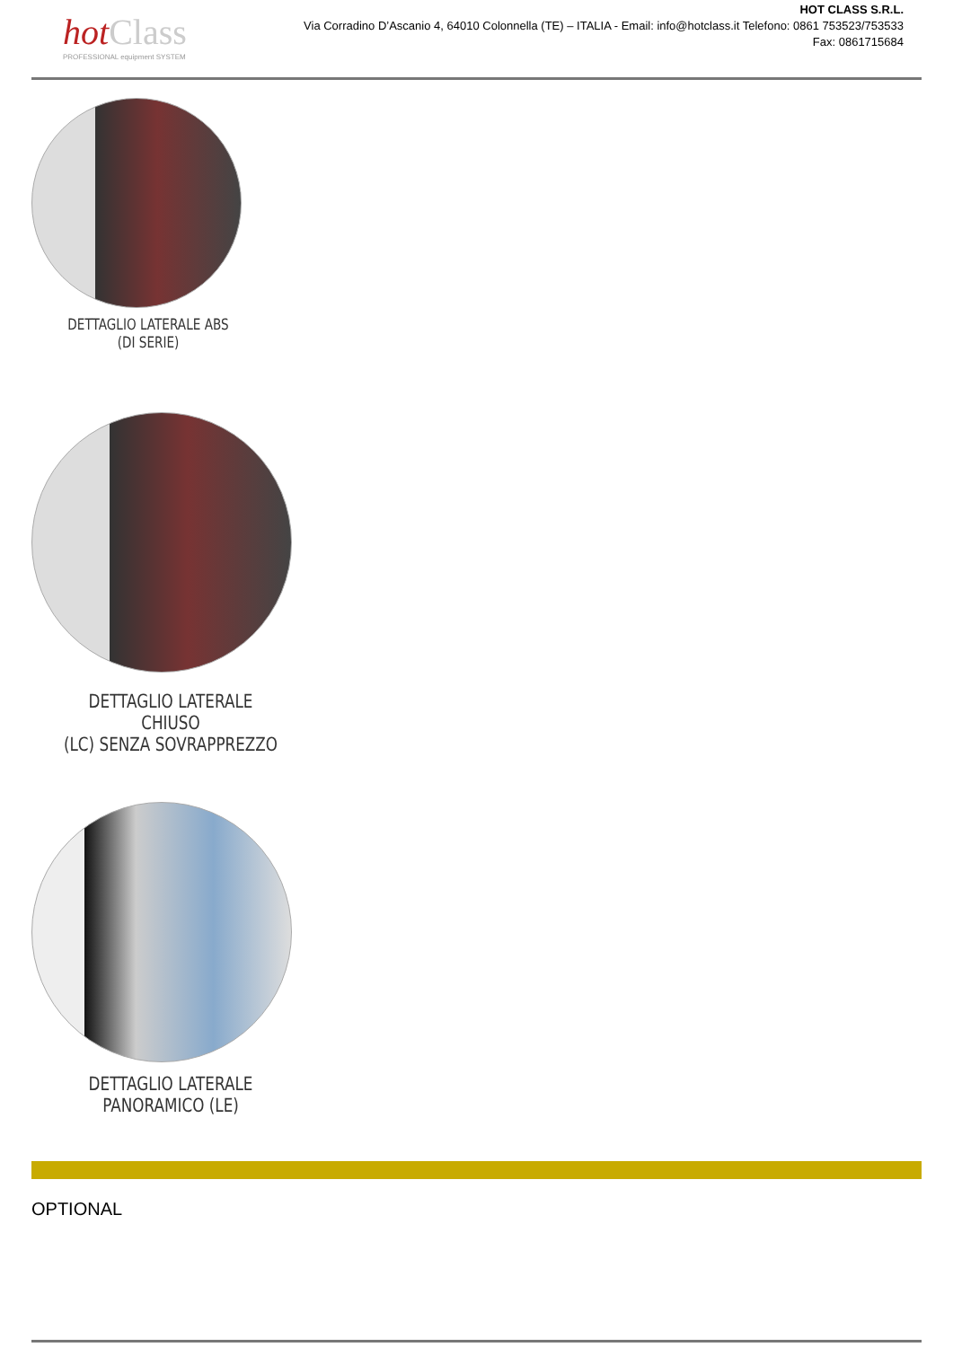hot Class
PROFESSIONAL equipment SYSTEM
HOT CLASS S.R.L.
Via Corradino D’Ascanio 4, 64010 Colonnella (TE) – ITALIA - Email: info@hotclass.it Telefono: 0861 753523/753533
Fax: 0861715684
DETTAGLIO LATERALE ABS
(DI SERIE)
DETTAGLIO LATERALE CHIUSO
(LC) SENZA SOVRAPPREZZO
DETTAGLIO LATERALE
PANORAMICO (LE)
OPTIONAL